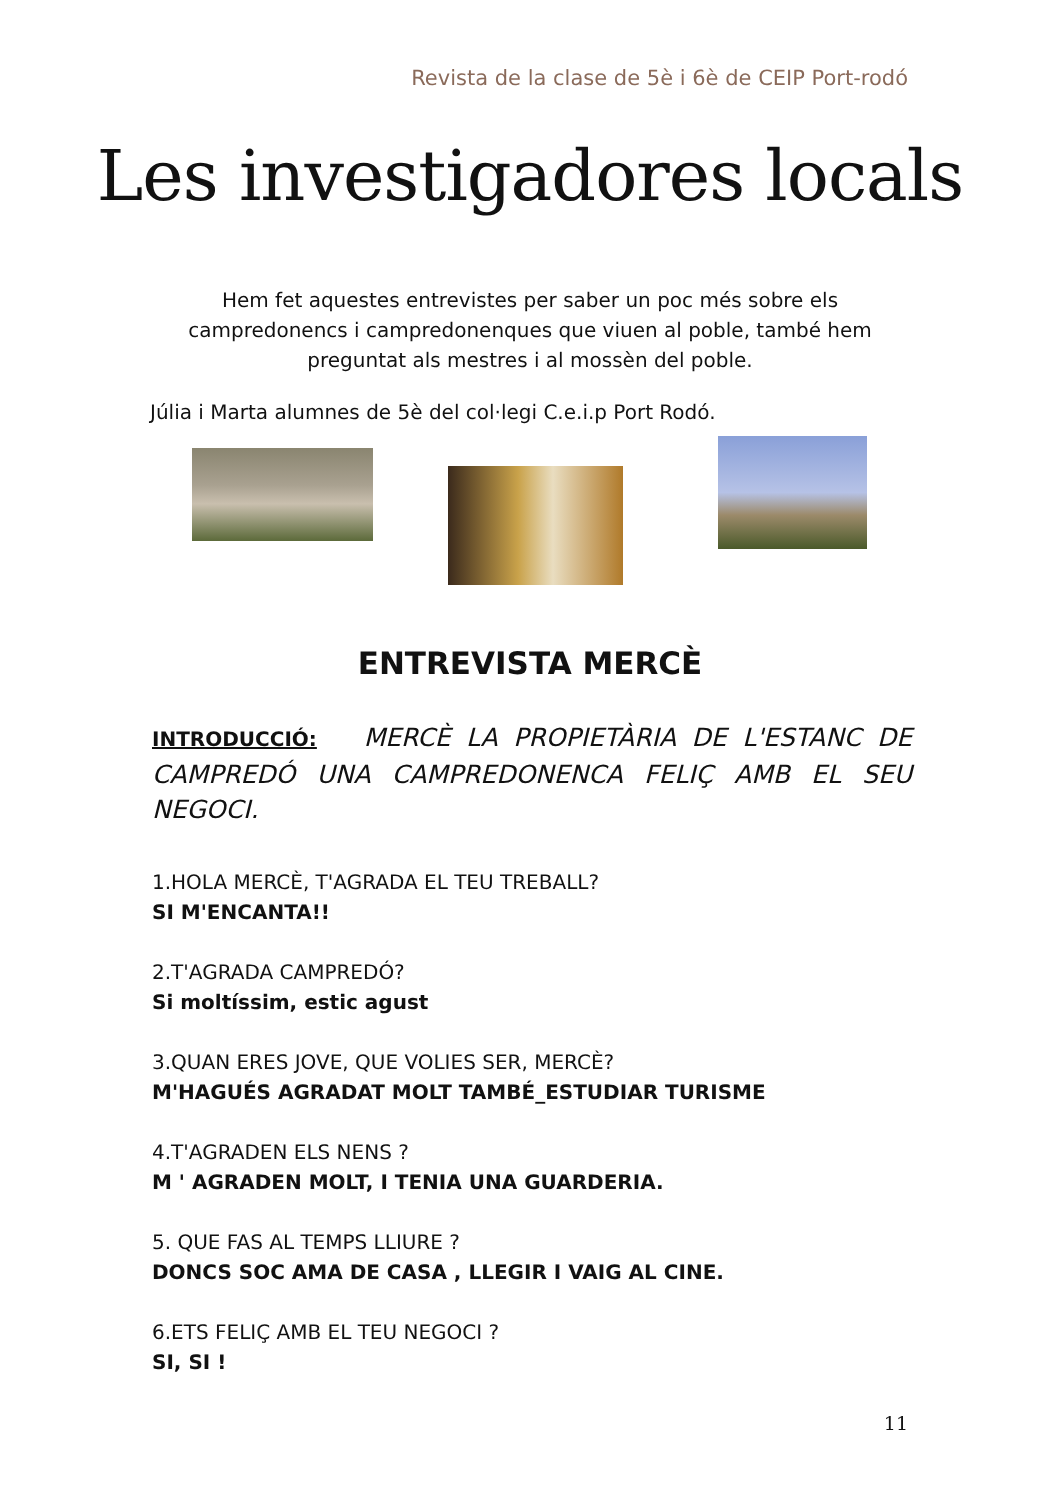Revista de la clase de 5è i 6è de CEIP Port-rodó
Les investigadores locals
Hem fet aquestes entrevistes per saber un poc més sobre els campredonencs i campredonenques que viuen al poble, també hem preguntat als mestres i al mossèn del poble.
Júlia i Marta alumnes de 5è del col·legi C.e.i.p Port Rodó.
ENTREVISTA MERCÈ
INTRODUCCIÓ: MERCÈ LA PROPIETÀRIA DE L'ESTANC DE CAMPREDÓ UNA CAMPREDONENCA FELIÇ AMB EL SEU NEGOCI.
1.HOLA MERCÈ, T'AGRADA EL TEU TREBALL?
SI M'ENCANTA!!
2.T'AGRADA CAMPREDÓ?
Si moltíssim, estic agust
3.QUAN ERES JOVE, QUE VOLIES SER, MERCÈ?
M'HAGUÉS AGRADAT MOLT TAMBÉ_ESTUDIAR TURISME
4.T'AGRADEN ELS NENS ?
M ' AGRADEN MOLT, I TENIA UNA GUARDERIA.
5. QUE FAS AL TEMPS LLIURE ?
DONCS SOC AMA DE CASA , LLEGIR I VAIG AL CINE.
6.ETS FELIÇ AMB EL TEU NEGOCI ?
SI, SI !
11